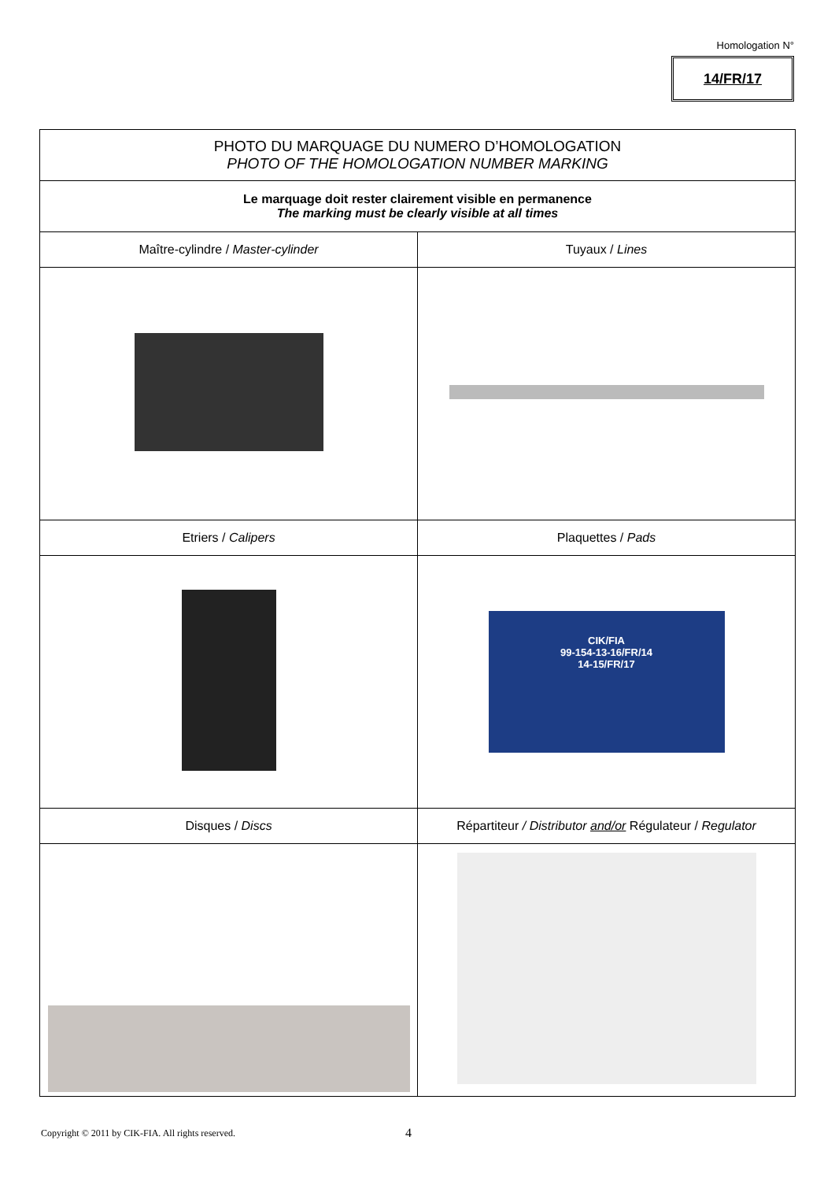Homologation N°
14/FR/17
| PHOTO DU MARQUAGE DU NUMERO D’HOMOLOGATION PHOTO OF THE HOMOLOGATION NUMBER MARKING | |
| --- | --- |
| Le marquage doit rester clairement visible en permanence The marking must be clearly visible at all times | |
| Maître-cylindre / Master-cylinder | Tuyaux / Lines |
| Etriers / Calipers | Plaquettes / Pads |
| | CIK/FIA 99-154-13-16/FR/14 14-15/FR/17 |
| Disques / Discs | Répartiteur / Distributor and/or Régulateur / Regulator |
Copyright © 2011 by CIK-FIA. All rights reserved.
4